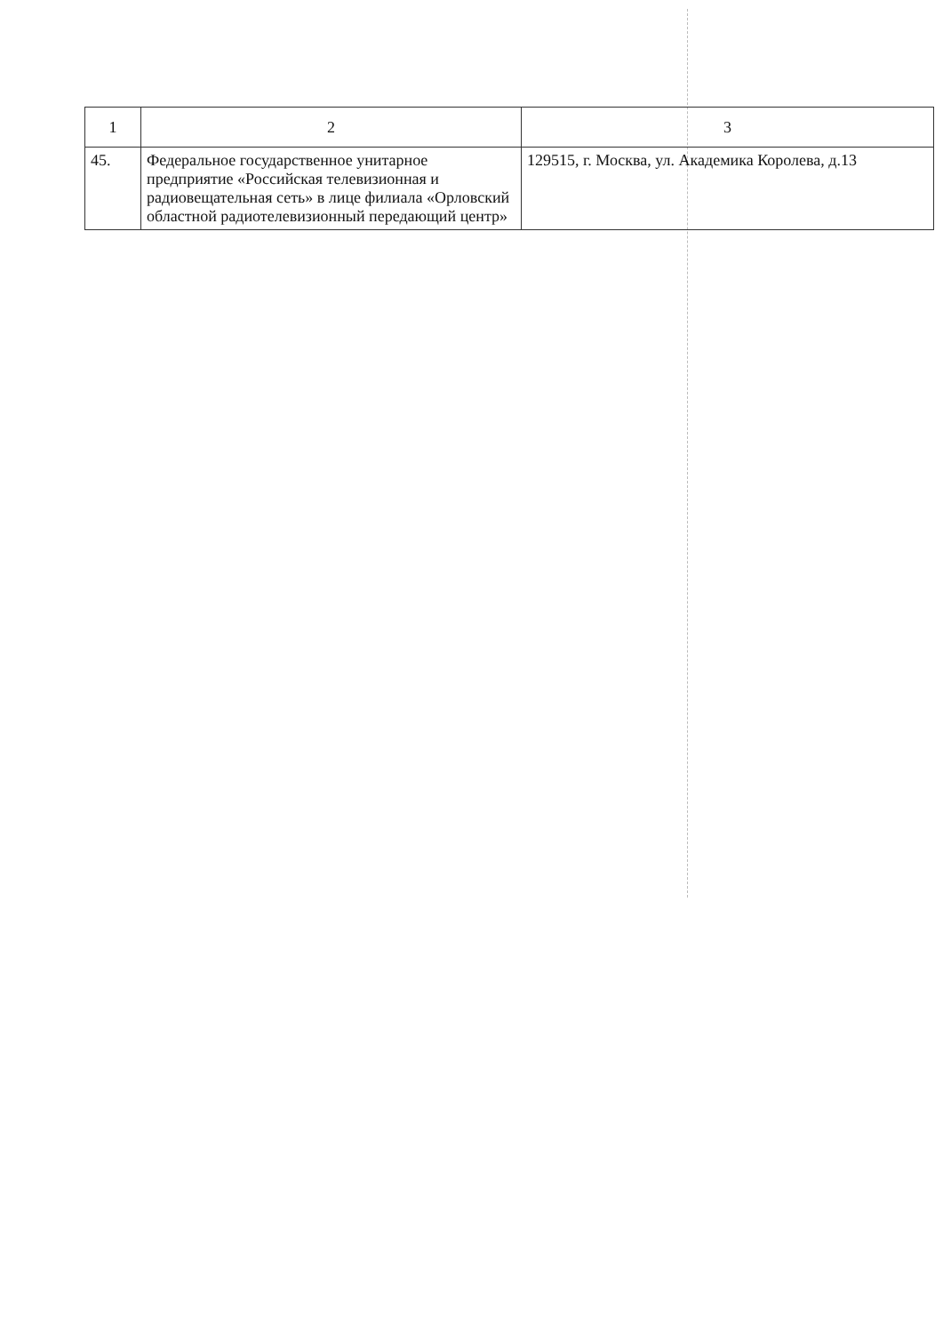| 1 | 2 | 3 |
| --- | --- | --- |
| 45. | Федеральное государственное унитарное предприятие «Российская телевизионная и радиовещательная сеть» в лице филиала «Орловский областной радиотелевизионный передающий центр» | 129515, г. Москва, ул. Академика Королева, д.13 |